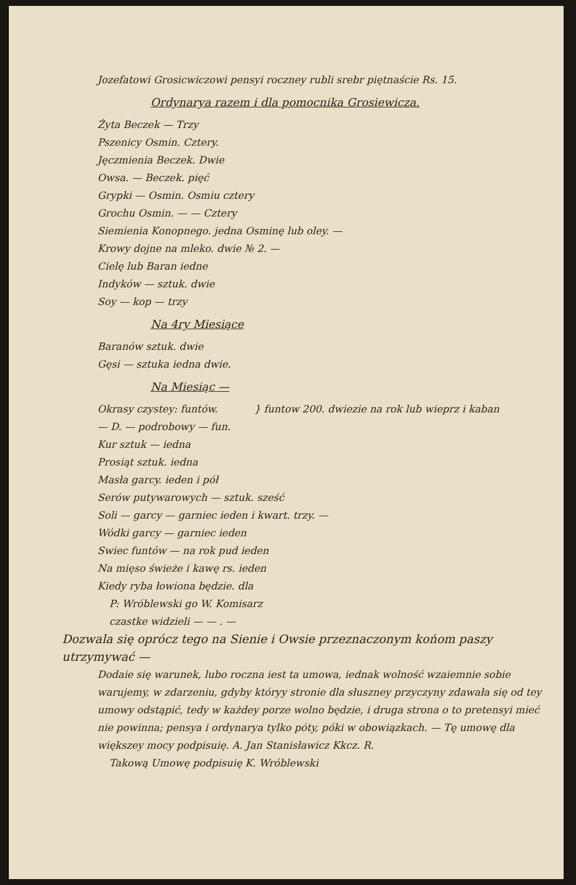Jozefatowi Grosicwiczowi pensyi roczney rubli srebr piętnaście Rs. 15.
Ordynarya razem i dla pomocnika Grosiewicza.
Żyta Beczek — Trzy
Pszeniсy Osmin. Cztery.
Jęczmienia Beczek. Dwie
Owsa. — Beczek. pięć
Grypki — Osmin. Osmiu cztery
Grochu Osmin. — — Cztery
Siemienia Konopnego. jedna Osminę lub oley. —
Krowy dojne na mleko. dwie № 2. —
Cielę lub Baran iedne
Indyków — sztuk. dwie
Soy — kop — trzy
Na 4ry Miesiące
Baranów sztuk. dwie
Gęsi — sztuka iedna dwie.
Na Miesiąc —
Okrasy czystey: funtów.
— D. — podrobowy — fun.
} funtow 200. dwiezie na rok lub wieprz i kaban
Kur sztuk — iedna
Prosiąt sztuk. iedna
Masła garcy. ieden i pół
Serów putywarowych — sztuk. sześć
Soli — garcy — garniec ieden i kwart. trzy. —
Wódki garcy — garniec ieden
Swiec funtów — na rok pud ieden
Na mięso świeże i kawę rs. ieden
Kiedy ryba łowiona będzie. dla
P: Wróblewski go W. Komisarz
czastke widzieli — — . —
Dozwala się oprócz tego na Sienie i Owsie przeznaczonym końom paszy utrzymywać —
Dodaie się warunek, lubo roczna iest ta umowa, iednak wolność wzaiemnie sobie warujemy, w zdarzeniu, gdyby któryy stronie dla słuszney przyczyny zdawała się od tey umowy odstąpić, tedy w każdey porze wolno będzie, i druga strona o to pretensyi mieć nie powinna; pensya i ordynarya tylko póty, póki w obowiązkach. — Tę umowę dla większey mocy podpisuię. A. Jan Stanisławicz Kkcz. R.
Takową Umowę podpisuię K. Wróblewski